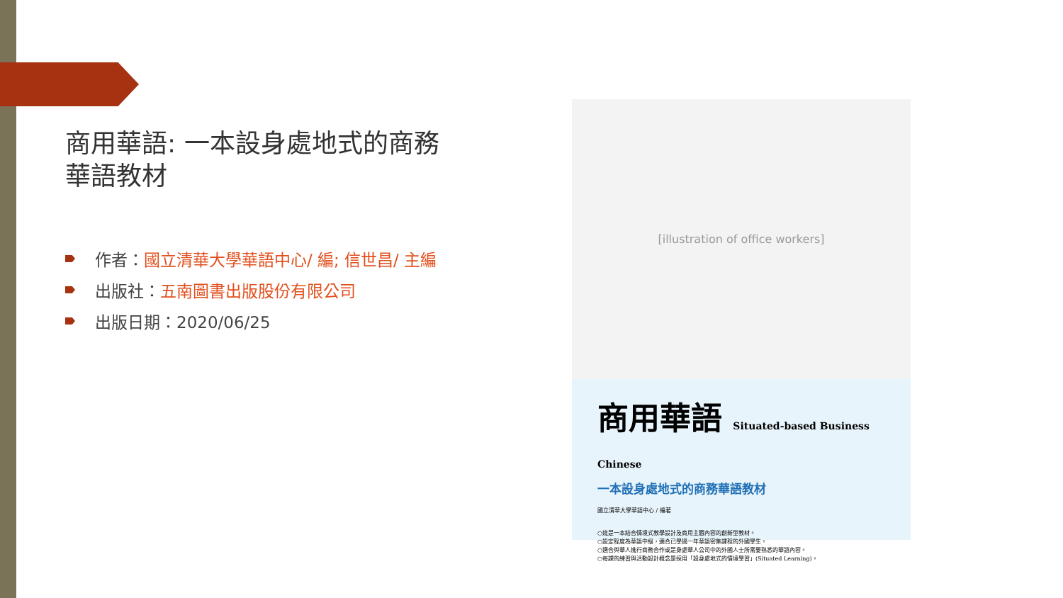商用華語: 一本設身處地式的商務華語教材
作者：國立清華大學華語中心/ 編; 信世昌/ 主編
出版社：五南圖書出版股份有限公司
出版日期：2020/06/25
[illustration of office workers]
商用華語 Situated-based Business Chinese
一本設身處地式的商務華語教材
國立清華大學華語中心 / 編著
○這是一本結合情境式教學設計及商用主題內容的創新型教材。
○設定程度為華語中級，適合已學過一年華語密集課程的外國學生。
○適合與華人進行商務合作或是身處華人公司中的外國人士所需要熟悉的華語內容。
○每課的練習與活動設計概念是採用「設身處地式的情境學習」(Situated Learning)。